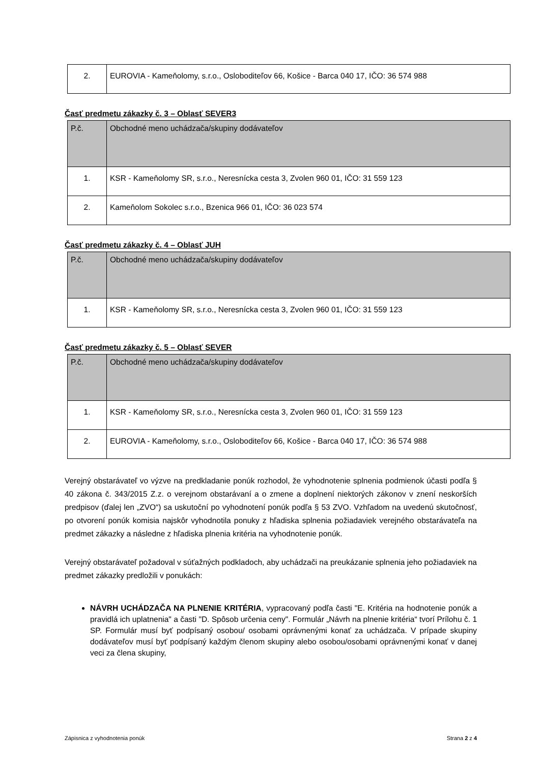| 2. | EUROVIA - Kameňolomy, s.r.o., Osloboditeľov 66, Košice - Barca 040 17, IČO: 36 574 988 |
Časť predmetu zákazky č. 3 – Oblasť SEVER3
| P.č. | Obchodné meno uchádzača/skupiny dodávateľov |
| --- | --- |
| 1. | KSR - Kameňolomy SR, s.r.o., Neresnícka cesta 3, Zvolen 960 01, IČO: 31 559 123 |
| 2. | Kameňolom Sokolec s.r.o., Bzenica 966 01, IČO: 36 023 574 |
Časť predmetu zákazky č. 4 – Oblasť JUH
| P.č. | Obchodné meno uchádzača/skupiny dodávateľov |
| --- | --- |
| 1. | KSR - Kameňolomy SR, s.r.o., Neresnícka cesta 3, Zvolen 960 01, IČO: 31 559 123 |
Časť predmetu zákazky č. 5 – Oblasť SEVER
| P.č. | Obchodné meno uchádzača/skupiny dodávateľov |
| --- | --- |
| 1. | KSR - Kameňolomy SR, s.r.o., Neresnícka cesta 3, Zvolen 960 01, IČO: 31 559 123 |
| 2. | EUROVIA - Kameňolomy, s.r.o., Osloboditeľov 66, Košice - Barca 040 17, IČO: 36 574 988 |
Verejný obstarávateľ vo výzve na predkladanie ponúk rozhodol, že vyhodnotenie splnenia podmienok účasti podľa § 40 zákona č. 343/2015 Z.z. o verejnom obstarávaní a o zmene a doplnení niektorých zákonov v znení neskorších predpisov (ďalej len „ZVO“) sa uskutoční po vyhodnotení ponúk podľa § 53 ZVO. Vzhľadom na uvedenú skutočnosť, po otvorení ponúk komisia najskôr vyhodnotila ponuky z hľadiska splnenia požiadaviek verejného obstarávateľa na predmet zákazky a následne z hľadiska plnenia kritéria na vyhodnotenie ponúk.
Verejný obstarávateľ požadoval v súťažných podkladoch, aby uchádzači na preukázanie splnenia jeho požiadaviek na predmet zákazky predložili v ponukách:
NÁVRH UCHÁDZAČA NA PLNENIE KRITÉRIA, vypracovaný podľa časti "E. Kritéria na hodnotenie ponúk a pravidlá ich uplatnenia" a časti "D. Spôsob určenia ceny". Formulár „Návrh na plnenie kritéria“ tvorí Prílohu č. 1 SP. Formulár musí byť podpísaný osobou/ osobami oprávnenými konať za uchádzača. V prípade skupiny dodávateľov musí byť podpísaný každým členom skupiny alebo osobou/osobami oprávnenými konať v danej veci za člena skupiny,
Zápisnica z vyhodnotenia ponúk Strana 2 z 4